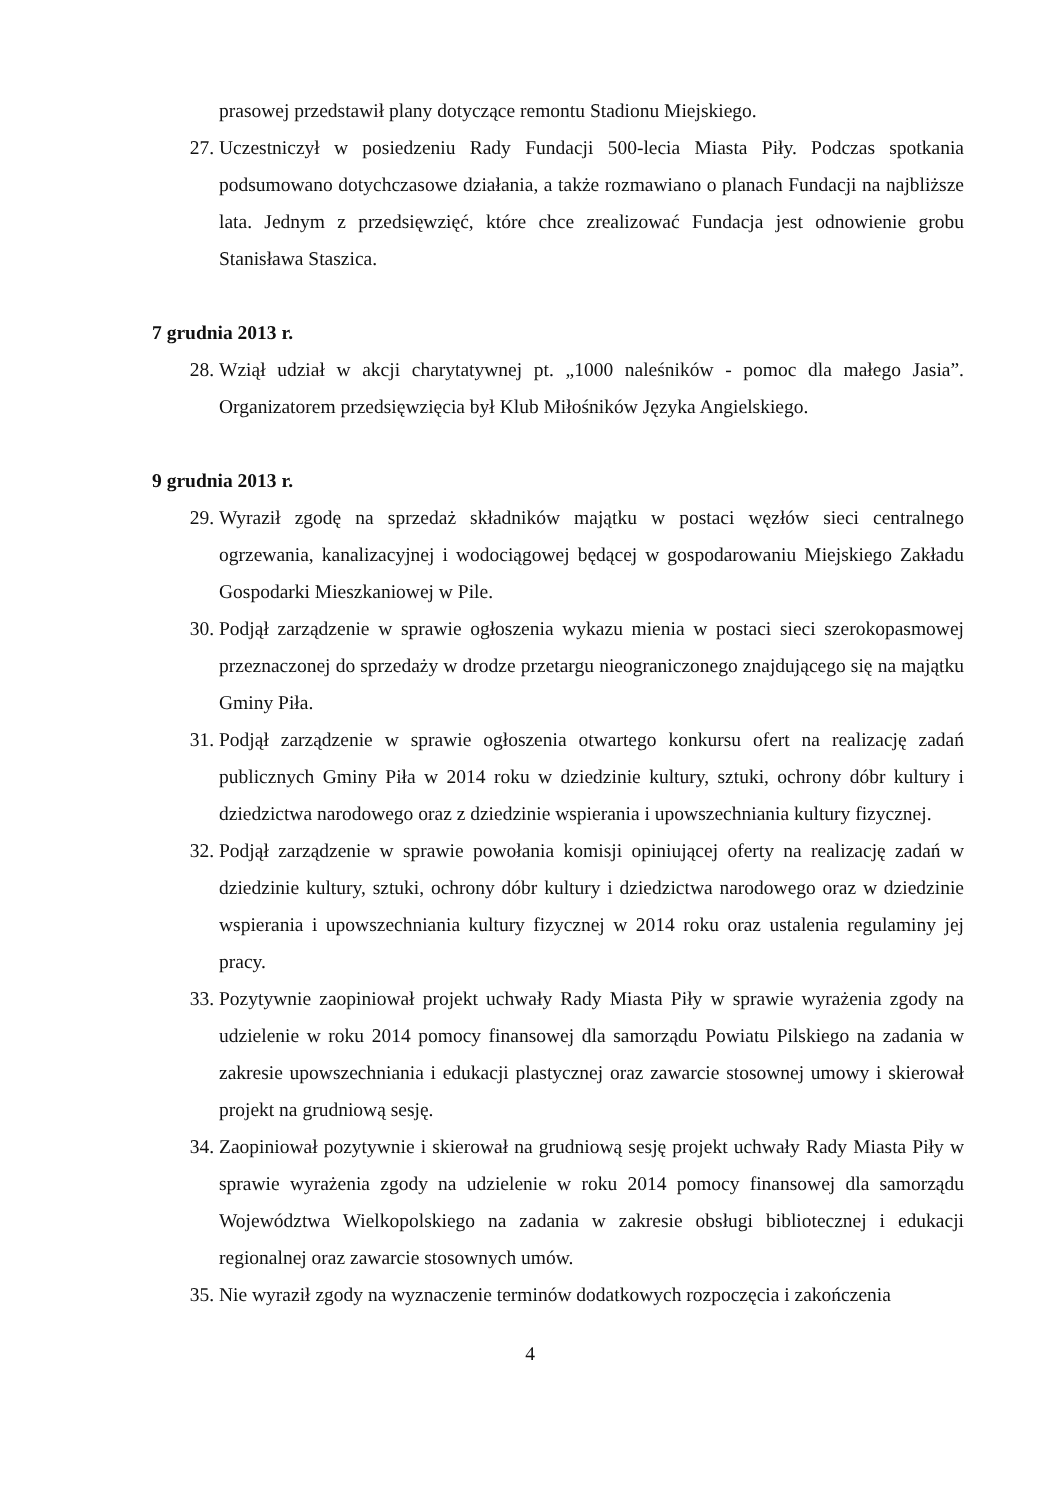prasowej przedstawił plany dotyczące remontu Stadionu Miejskiego.
27. Uczestniczył w posiedzeniu Rady Fundacji 500-lecia Miasta Piły. Podczas spotkania podsumowano dotychczasowe działania, a także rozmawiano o planach Fundacji na najbliższe lata. Jednym z przedsięwzięć, które chce zrealizować Fundacja jest odnowienie grobu Stanisława Staszica.
7 grudnia 2013 r.
28. Wziął udział w akcji charytatywnej pt. „1000 naleśników - pomoc dla małego Jasia”. Organizatorem przedsięwzięcia był Klub Miłośników Języka Angielskiego.
9 grudnia 2013 r.
29. Wyraził zgodę na sprzedaż składników majątku w postaci węzłów sieci centralnego ogrzewania, kanalizacyjnej i wodociągowej będącej w gospodarowaniu Miejskiego Zakładu Gospodarki Mieszkaniowej w Pile.
30. Podjął zarządzenie w sprawie ogłoszenia wykazu mienia w postaci sieci szerokopasmowej przeznaczonej do sprzedaży w drodze przetargu nieograniczonego znajdującego się na majątku Gminy Piła.
31. Podjął zarządzenie w sprawie ogłoszenia otwartego konkursu ofert na realizację zadań publicznych Gminy Piła w 2014 roku w dziedzinie kultury, sztuki, ochrony dóbr kultury i dziedzictwa narodowego oraz z dziedzinie wspierania i upowszechniania kultury fizycznej.
32. Podjął zarządzenie w sprawie powołania komisji opiniującej oferty na realizację zadań w dziedzinie kultury, sztuki, ochrony dóbr kultury i dziedzictwa narodowego oraz w dziedzinie wspierania i upowszechniania kultury fizycznej w 2014 roku oraz ustalenia regulaminy jej pracy.
33. Pozytywnie zaopiniował projekt uchwały Rady Miasta Piły w sprawie wyrażenia zgody na udzielenie w roku 2014 pomocy finansowej dla samorządu Powiatu Pilskiego na zadania w zakresie upowszechniania i edukacji plastycznej oraz zawarcie stosownej umowy i skierował projekt na grudniową sesję.
34. Zaopiniował pozytywnie i skierował na grudniową sesję projekt uchwały Rady Miasta Piły w sprawie wyrażenia zgody na udzielenie w roku 2014 pomocy finansowej dla samorządu Województwa Wielkopolskiego na zadania w zakresie obsługi bibliotecznej i edukacji regionalnej oraz zawarcie stosownych umów.
35. Nie wyraził zgody na wyznaczenie terminów dodatkowych rozpoczęcia i zakończenia
4